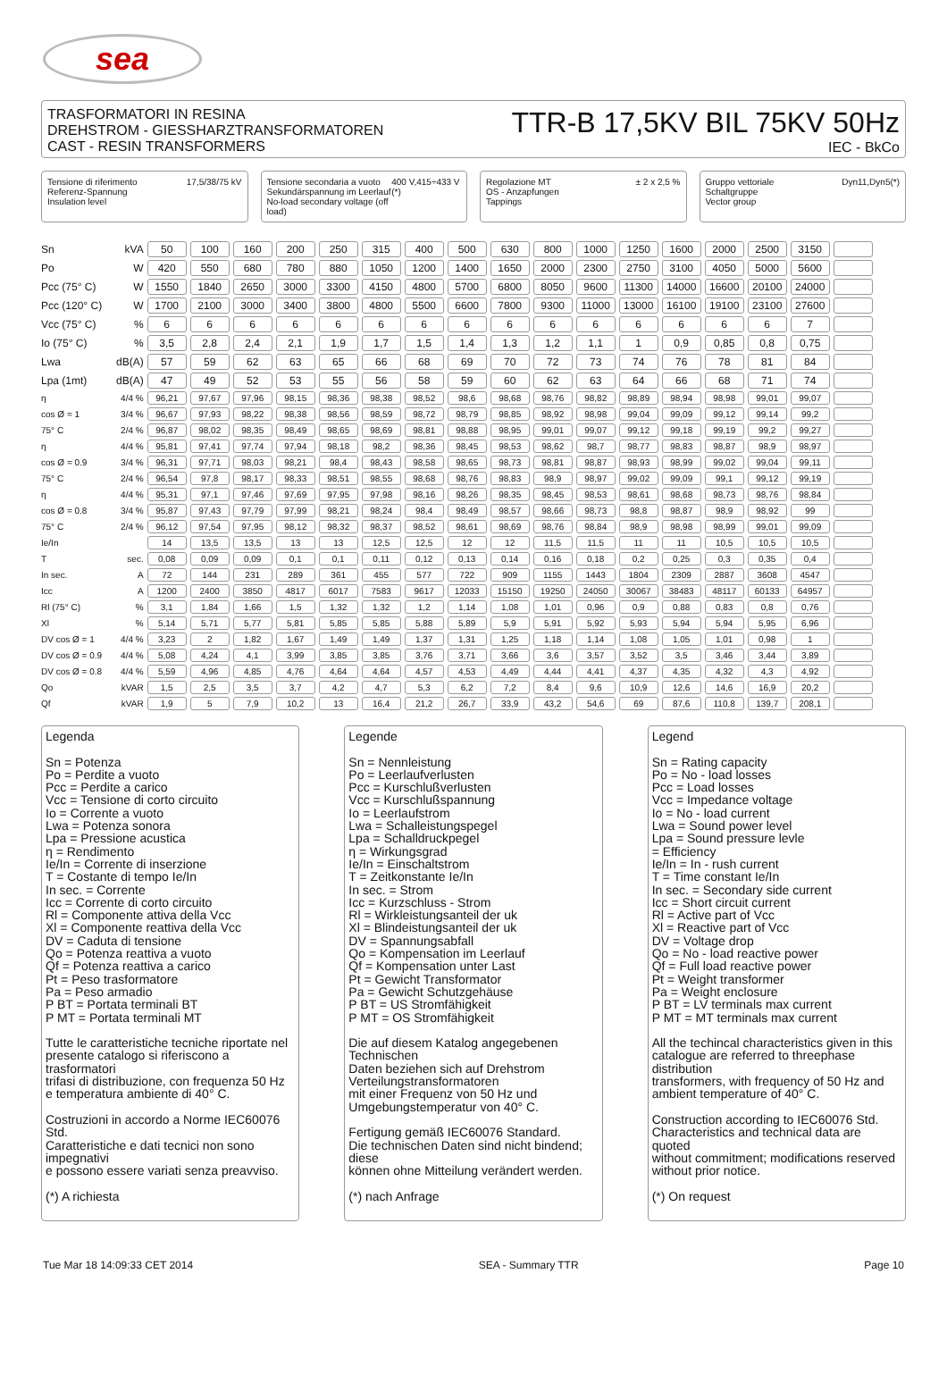sea
TRASFORMATORI IN RESINA
DREHSTROM - GIESSHARZTRANSFORMATOREN
CAST - RESIN TRANSFORMERS
TTR-B 17,5KV BIL 75KV 50Hz
IEC - BkCo
Tensione di riferimento
Referenz-Spannung
Insulation level 17,5/38/75 kV
Tensione secondaria a vuoto
Sekundärspannung im Leerlauf
No-load secondary voltage (off load) 400 V,415÷433 V (*)
Regolazione MT
OS - Anzapfungen
Tappings ± 2 x 2,5 %
Gruppo vettoriale
Schaltgruppe
Vector group Dyn11,Dyn5(*)
| Sn | kVA | 50 | 100 | 160 | 200 | 250 | 315 | 400 | 500 | 630 | 800 | 1000 | 1250 | 1600 | 2000 | 2500 | 3150 | |
| Po | W | 420 | 550 | 680 | 780 | 880 | 1050 | 1200 | 1400 | 1650 | 2000 | 2300 | 2750 | 3100 | 4050 | 5000 | 5600 | |
| Pcc (75° C) | W | 1550 | 1840 | 2650 | 3000 | 3300 | 4150 | 4800 | 5700 | 6800 | 8050 | 9600 | 11300 | 14000 | 16600 | 20100 | 24000 | |
| Pcc (120° C) | W | 1700 | 2100 | 3000 | 3400 | 3800 | 4800 | 5500 | 6600 | 7800 | 9300 | 11000 | 13000 | 16100 | 19100 | 23100 | 27600 | |
| Vcc (75° C) | % | 6 | 6 | 6 | 6 | 6 | 6 | 6 | 6 | 6 | 6 | 6 | 6 | 6 | 6 | 6 | 7 | |
| Io (75° C) | % | 3,5 | 2,8 | 2,4 | 2,1 | 1,9 | 1,7 | 1,5 | 1,4 | 1,3 | 1,2 | 1,1 | 1 | 0,9 | 0,85 | 0,8 | 0,75 | |
| Lwa | dB(A) | 57 | 59 | 62 | 63 | 65 | 66 | 68 | 69 | 70 | 72 | 73 | 74 | 76 | 78 | 81 | 84 | |
| Lpa (1mt) | dB(A) | 47 | 49 | 52 | 53 | 55 | 56 | 58 | 59 | 60 | 62 | 63 | 64 | 66 | 68 | 71 | 74 | |
| η | 4/4 % | 96,21 | 97,67 | 97,96 | 98,15 | 98,36 | 98,38 | 98,52 | 98,6 | 98,68 | 98,76 | 98,82 | 98,89 | 98,94 | 98,98 | 99,01 | 99,07 | |
| cos Ø = 1 | 3/4 % | 96,67 | 97,93 | 98,22 | 98,38 | 98,56 | 98,59 | 98,72 | 98,79 | 98,85 | 98,92 | 98,98 | 99,04 | 99,09 | 99,12 | 99,14 | 99,2 | |
| 75° C | 2/4 % | 96,87 | 98,02 | 98,35 | 98,49 | 98,65 | 98,69 | 98,81 | 98,88 | 98,95 | 99,01 | 99,07 | 99,12 | 99,18 | 99,19 | 99,2 | 99,27 | |
| η | 4/4 % | 95,81 | 97,41 | 97,74 | 97,94 | 98,18 | 98,2 | 98,36 | 98,45 | 98,53 | 98,62 | 98,7 | 98,77 | 98,83 | 98,87 | 98,9 | 98,97 | |
| cos Ø = 0.9 | 3/4 % | 96,31 | 97,71 | 98,03 | 98,21 | 98,4 | 98,43 | 98,58 | 98,65 | 98,73 | 98,81 | 98,87 | 98,93 | 98,99 | 99,02 | 99,04 | 99,11 | |
| 75° C | 2/4 % | 96,54 | 97,8 | 98,17 | 98,33 | 98,51 | 98,55 | 98,68 | 98,76 | 98,83 | 98,9 | 98,97 | 99,02 | 99,09 | 99,1 | 99,12 | 99,19 | |
| η | 4/4 % | 95,31 | 97,1 | 97,46 | 97,69 | 97,95 | 97,98 | 98,16 | 98,26 | 98,35 | 98,45 | 98,53 | 98,61 | 98,68 | 98,73 | 98,76 | 98,84 | |
| cos Ø = 0.8 | 3/4 % | 95,87 | 97,43 | 97,79 | 97,99 | 98,21 | 98,24 | 98,4 | 98,49 | 98,57 | 98,66 | 98,73 | 98,8 | 98,87 | 98,9 | 98,92 | 99 | |
| 75° C | 2/4 % | 96,12 | 97,54 | 97,95 | 98,12 | 98,32 | 98,37 | 98,52 | 98,61 | 98,69 | 98,76 | 98,84 | 98,9 | 98,98 | 98,99 | 99,01 | 99,09 | |
| Ie/In | | 14 | 13,5 | 13,5 | 13 | 13 | 12,5 | 12,5 | 12 | 12 | 11,5 | 11,5 | 11 | 11 | 10,5 | 10,5 | 10,5 | |
| T | sec. | 0,08 | 0,09 | 0,09 | 0,1 | 0,1 | 0,11 | 0,12 | 0,13 | 0,14 | 0,16 | 0,18 | 0,2 | 0,25 | 0,3 | 0,35 | 0,4 | |
| In sec. | A | 72 | 144 | 231 | 289 | 361 | 455 | 577 | 722 | 909 | 1155 | 1443 | 1804 | 2309 | 2887 | 3608 | 4547 | |
| Icc | A | 1200 | 2400 | 3850 | 4817 | 6017 | 7583 | 9617 | 12033 | 15150 | 19250 | 24050 | 30067 | 38483 | 48117 | 60133 | 64957 | |
| Rl (75° C) | % | 3,1 | 1,84 | 1,66 | 1,5 | 1,32 | 1,32 | 1,2 | 1,14 | 1,08 | 1,01 | 0,96 | 0,9 | 0,88 | 0,83 | 0,8 | 0,76 | |
| Xl | % | 5,14 | 5,71 | 5,77 | 5,81 | 5,85 | 5,85 | 5,88 | 5,89 | 5,9 | 5,91 | 5,92 | 5,93 | 5,94 | 5,94 | 5,95 | 6,96 | |
| DV cos Ø = 1 | 4/4 % | 3,23 | 2 | 1,82 | 1,67 | 1,49 | 1,49 | 1,37 | 1,31 | 1,25 | 1,18 | 1,14 | 1,08 | 1,05 | 1,01 | 0,98 | 1 | |
| DV cos Ø = 0.9 | 4/4 % | 5,08 | 4,24 | 4,1 | 3,99 | 3,85 | 3,85 | 3,76 | 3,71 | 3,66 | 3,6 | 3,57 | 3,52 | 3,5 | 3,46 | 3,44 | 3,89 | |
| DV cos Ø = 0.8 | 4/4 % | 5,59 | 4,96 | 4,85 | 4,76 | 4,64 | 4,64 | 4,57 | 4,53 | 4,49 | 4,44 | 4,41 | 4,37 | 4,35 | 4,32 | 4,3 | 4,92 | |
| Qo | kVAR | 1,5 | 2,5 | 3,5 | 3,7 | 4,2 | 4,7 | 5,3 | 6,2 | 7,2 | 8,4 | 9,6 | 10,9 | 12,6 | 14,6 | 16,9 | 20,2 | |
| Qf | kVAR | 1,9 | 5 | 7,9 | 10,2 | 13 | 16,4 | 21,2 | 26,7 | 33,9 | 43,2 | 54,6 | 69 | 87,6 | 110,8 | 139,7 | 208,1 | |
Legenda
Sn = Potenza
Po = Perdite a vuoto
Pcc = Perdite a carico
Vcc = Tensione di corto circuito
Io = Corrente a vuoto
Lwa = Potenza sonora
Lpa = Pressione acustica
η = Rendimento
Ie/In = Corrente di inserzione
T = Costante di tempo Ie/In
In sec. = Corrente
Icc = Corrente di corto circuito
Rl = Componente attiva della Vcc
Xl = Componente reattiva della Vcc
DV = Caduta di tensione
Qo = Potenza reattiva a vuoto
Qf = Potenza reattiva a carico
Pt = Peso trasformatore
Pa = Peso armadio
P BT = Portata terminali BT
P MT = Portata terminali MT
Tutte le caratteristiche tecniche riportate nel presente catalogo si riferiscono a trasformatori
trifasi di distribuzione, con frequenza 50 Hz e temperatura ambiente di 40° C.
Costruzioni in accordo a Norme IEC60076 Std.
Caratteristiche e dati tecnici non sono impegnativi
e possono essere variati senza preavviso.
(*) A richiesta
Legende
Sn = Nennleistung
Po = Leerlaufverlusten
Pcc = Kurschlußverlusten
Vcc = Kurschlußspannung
Io = Leerlaufstrom
Lwa = Schalleistungspegel
Lpa = Schalldruckpegel
η = Wirkungsgrad
Ie/In = Einschaltstrom
T = Zeitkonstante Ie/In
In sec. = Strom
Icc = Kurzschluss - Strom
Rl = Wirkleistungsanteil der uk
Xl = Blindeistungsanteil der uk
DV = Spannungsabfall
Qo = Kompensation im Leerlauf
Qf = Kompensation unter Last
Pt = Gewicht Transformator
Pa = Gewicht Schutzgehäuse
P BT = US Stromfähigkeit
P MT = OS Stromfähigkeit
Die auf diesem Katalog angegebenen Technischen
Daten beziehen sich auf Drehstrom Verteilungstransformatoren
mit einer Frequenz von 50 Hz und Umgebungstemperatur von 40° C.
Fertigung gemäß IEC60076 Standard.
Die technischen Daten sind nicht bindend; diese
können ohne Mitteilung verändert werden.
(*) nach Anfrage
Legend
Sn = Rating capacity
Po = No - load losses
Pcc = Load losses
Vcc = Impedance voltage
Io = No - load current
Lwa = Sound power level
Lpa = Sound pressure levle
= Efficiency
Ie/In = In - rush current
T = Time constant Ie/In
In sec. = Secondary side current
Icc = Short circuit current
Rl = Active part of Vcc
Xl = Reactive part of Vcc
DV = Voltage drop
Qo = No - load reactive power
Qf = Full load reactive power
Pt = Weight transformer
Pa = Weight enclosure
P BT = LV terminals max current
P MT = MT terminals max current
All the techincal characteristics given in this catalogue are referred to threephase distribution
transformers, with frequency of 50 Hz and ambient temperature of 40° C.
Construction according to IEC60076 Std.
Characteristics and technical data are quoted
without commitment; modifications reserved without prior notice.
(*) On request
Tue Mar 18 14:09:33 CET 2014 SEA - Summary TTR Page 10